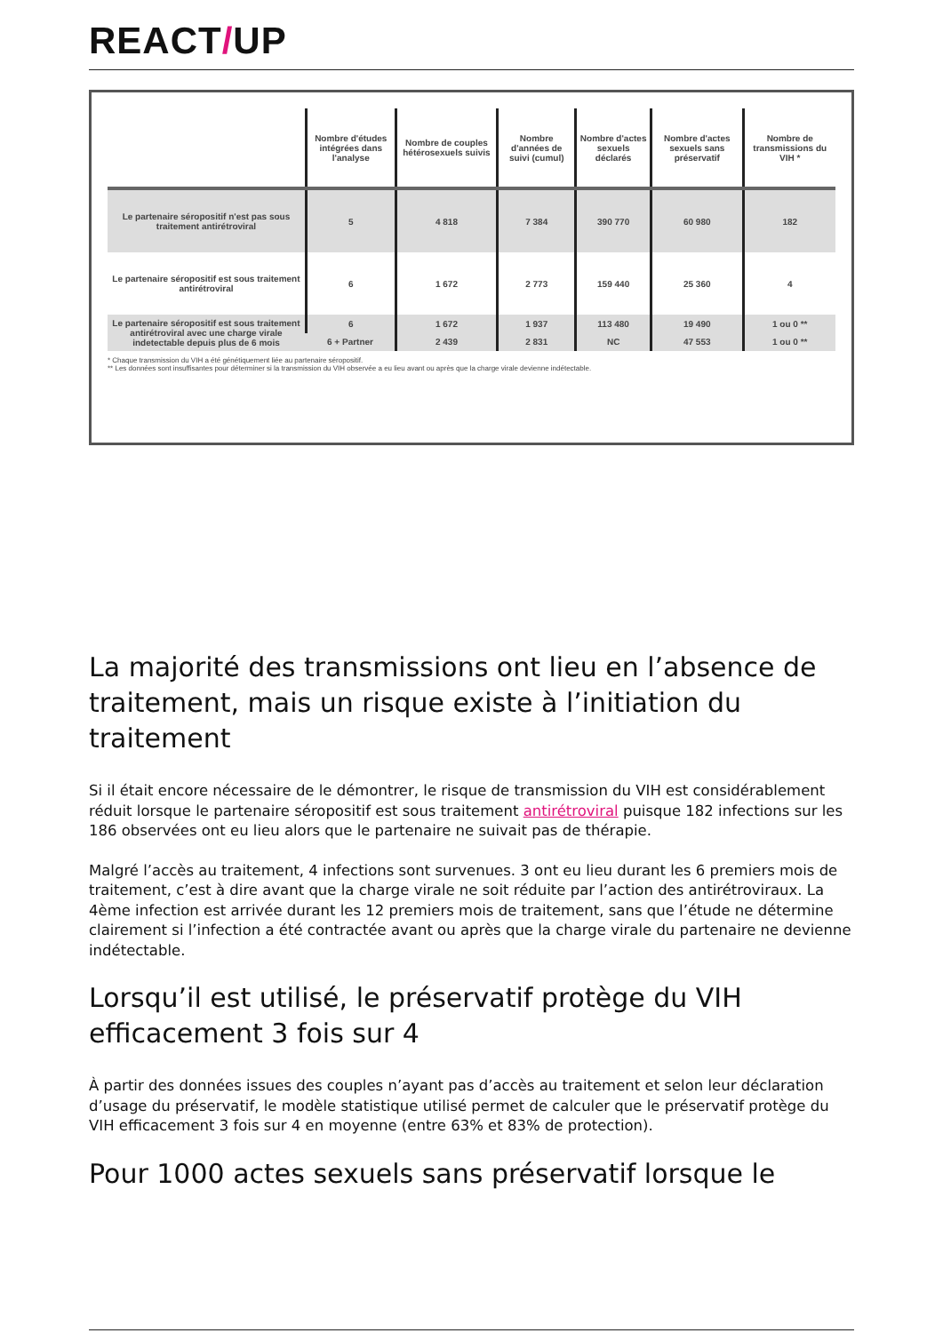REACT/UP
| | Nombre d'études intégrées dans l'analyse | Nombre de couples hétérosexuels suivis | Nombre d'années de suivi (cumul) | Nombre d'actes sexuels déclarés | Nombre d'actes sexuels sans préservatif | Nombre de transmissions du VIH * |
| --- | --- | --- | --- | --- | --- | --- |
| Le partenaire séropositif n'est pas sous traitement antirétroviral | 5 | 4 818 | 7 384 | 390 770 | 60 980 | 182 |
| Le partenaire séropositif est sous traitement antirétroviral | 6 | 1 672 | 2 773 | 159 440 | 25 360 | 4 |
| Le partenaire séropositif est sous traitement antirétroviral avec une charge virale indetectable depuis plus de 6 mois | 6 | 1 672 | 1 937 | 113 480 | 19 490 | 1 ou 0 ** |
| | 6 + Partner | 2 439 | 2 831 | NC | 47 553 | 1 ou 0 ** |
* Chaque transmission du VIH a été génétiquement liée au partenaire séropositif.
** Les données sont insuffisantes pour déterminer si la transmission du VIH observée a eu lieu avant ou après que la charge virale devienne indétectable.
La majorité des transmissions ont lieu en l’absence de traitement, mais un risque existe à l’initiation du traitement
Si il était encore nécessaire de le démontrer, le risque de transmission du VIH est considérablement réduit lorsque le partenaire séropositif est sous traitement antirétroviral puisque 182 infections sur les 186 observées ont eu lieu alors que le partenaire ne suivait pas de thérapie.
Malgré l’accès au traitement, 4 infections sont survenues. 3 ont eu lieu durant les 6 premiers mois de traitement, c’est à dire avant que la charge virale ne soit réduite par l’action des antirétroviraux. La 4ème infection est arrivée durant les 12 premiers mois de traitement, sans que l’étude ne détermine clairement si l’infection a été contractée avant ou après que la charge virale du partenaire ne devienne indétectable.
Lorsqu’il est utilisé, le préservatif protège du VIH efficacement 3 fois sur 4
À partir des données issues des couples n’ayant pas d’accès au traitement et selon leur déclaration d’usage du préservatif, le modèle statistique utilisé permet de calculer que le préservatif protège du VIH efficacement 3 fois sur 4 en moyenne (entre 63% et 83% de protection).
Pour 1000 actes sexuels sans préservatif lorsque le